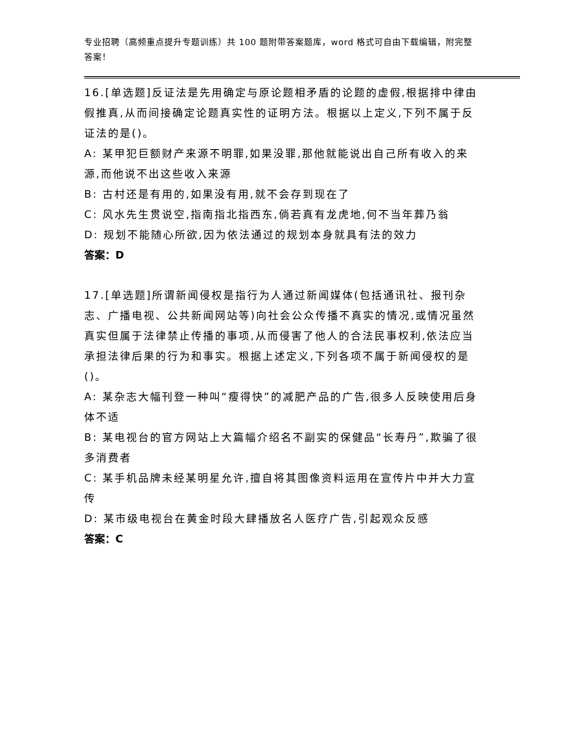专业招聘（高频重点提升专题训练）共 100 题附带答案题库，word 格式可自由下载编辑，附完整答案！
16.[单选题]反证法是先用确定与原论题相矛盾的论题的虚假,根据排中律由假推真,从而间接确定论题真实性的证明方法。根据以上定义,下列不属于反证法的是()。
A: 某甲犯巨额财产来源不明罪,如果没罪,那他就能说出自己所有收入的来源,而他说不出这些收入来源
B: 古村还是有用的,如果没有用,就不会存到现在了
C: 风水先生贯说空,指南指北指西东,倘若真有龙虎地,何不当年葬乃翁
D: 规划不能随心所欲,因为依法通过的规划本身就具有法的效力
答案：D
17.[单选题]所谓新闻侵权是指行为人通过新闻媒体(包括通讯社、报刊杂志、广播电视、公共新闻网站等)向社会公众传播不真实的情况,或情况虽然真实但属于法律禁止传播的事项,从而侵害了他人的合法民事权利,依法应当承担法律后果的行为和事实。根据上述定义,下列各项不属于新闻侵权的是()。
A: 某杂志大幅刊登一种叫“瘦得快”的减肥产品的广告,很多人反映使用后身体不适
B: 某电视台的官方网站上大篇幅介绍名不副实的保健品“长寿丹”,欺骗了很多消费者
C: 某手机品牌未经某明星允许,擅自将其图像资料运用在宣传片中并大力宣传
D: 某市级电视台在黄金时段大肆播放名人医疗广告,引起观众反感
答案：C